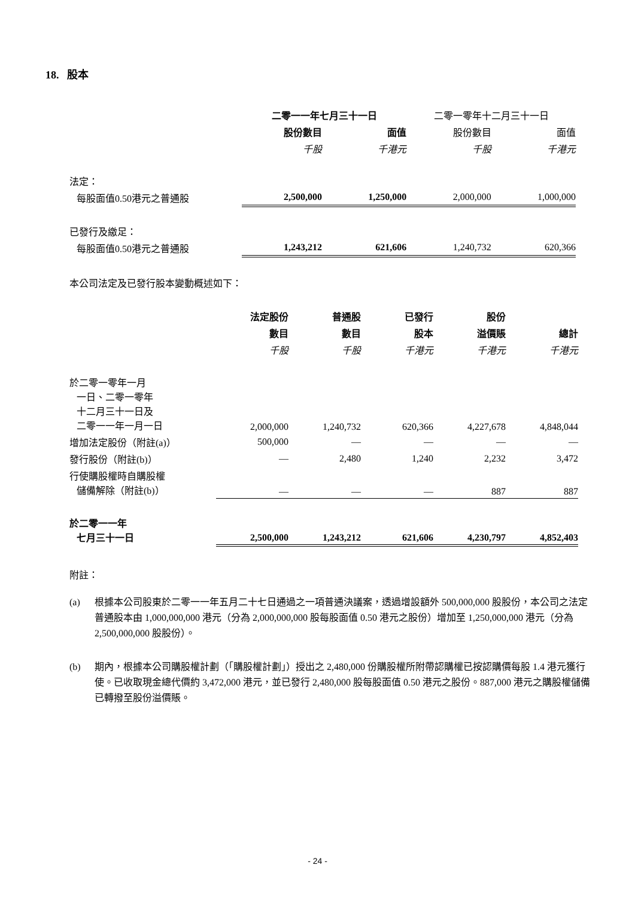18. 股本
| | 二零一一年七月三十一日 | | 二零一零年十二月三十一日 | |
| | 股份數目 | 面值 | 股份數目 | 面值 |
| | 千股 | 千港元 | 千股 | 千港元 |
| 法定： | | | | |
| 每股面值0.50港元之普通股 | 2,500,000 | 1,250,000 | 2,000,000 | 1,000,000 |
| 已發行及繳足： | | | | |
| 每股面值0.50港元之普通股 | 1,243,212 | 621,606 | 1,240,732 | 620,366 |
本公司法定及已發行股本變動概述如下：
| | 法定股份 | 普通股 | 已發行 | 股份 | |
| | 數目 | 數目 | 股本 | 溢價賬 | 總計 |
| | 千股 | 千股 | 千港元 | 千港元 | 千港元 |
| 於二零一零年一月 一日、二零一零年 十二月三十一日及 二零一一年一月一日 | 2,000,000 | 1,240,732 | 620,366 | 4,227,678 | 4,848,044 |
| 增加法定股份（附註(a)） | 500,000 | — | — | — | — |
| 發行股份（附註(b)） | — | 2,480 | 1,240 | 2,232 | 3,472 |
| 行使購股權時自購股權 儲備解除（附註(b)） | — | — | — | 887 | 887 |
| 於二零一一年 七月三十一日 | 2,500,000 | 1,243,212 | 621,606 | 4,230,797 | 4,852,403 |
附註：
(a) 根據本公司股東於二零一一年五月二十七日通過之一項普通決議案，透過增設額外 500,000,000 股股份，本公司之法定普通股本由 1,000,000,000 港元（分為 2,000,000,000 股每股面值 0.50 港元之股份）增加至 1,250,000,000 港元（分為 2,500,000,000 股股份）。
(b) 期內，根據本公司購股權計劃（「購股權計劃」）授出之 2,480,000 份購股權所附帶認購權已按認購價每股 1.4 港元獲行使。已收取現金總代價約 3,472,000 港元，並已發行 2,480,000 股每股面值 0.50 港元之股份。887,000 港元之購股權儲備已轉撥至股份溢價賬。
- 24 -